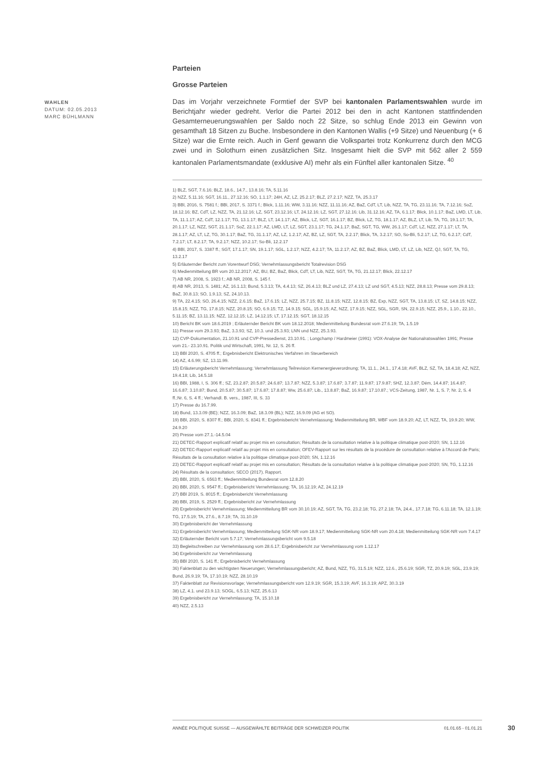WAHLEN
DATUM: 02.05.2013
MARC BÜHLMANN
Parteien
Grosse Parteien
Das im Vorjahr verzeichnete Formtief der SVP bei kantonalen Parlamentswahlen wurde im Berichtjahr wieder gedreht. Verlor die Partei 2012 bei den in acht Kantonen stattfindenden Gesamterneuerungswahlen per Saldo noch 22 Sitze, so schlug Ende 2013 ein Gewinn von gesamthaft 18 Sitzen zu Buche. Insbesondere in den Kantonen Wallis (+9 Sitze) und Neuenburg (+ 6 Sitze) war die Ernte reich. Auch in Genf gewann die Volkspartei trotz Konkurrenz durch den MCG zwei und in Solothurn einen zusätzlichen Sitz. Insgesamt hielt die SVP mit 562 aller 2 559 kantonalen Parlamentsmandate (exklusive AI) mehr als ein Fünftel aller kantonalen Sitze. <sup>40</sup>
1) BLZ, SGT, 7.6.16; BLZ, 18.6., 14.7., 13.8.16; TA, 5.11.16
2) NZZ, 5.11.16; SGT, 16.11., 27.12.16; SO, 1.1.17; 24H, AZ, LZ, 25.2.17; BLZ, 27.2.17; NZZ, TA, 25.3.17
3) BBl, 2016, S. 7581 f.; BBl, 2017, S. 3371 f.; Blick, 1.11.16; WW, 3.11.16; NZZ, 11.11.16; AZ, BaZ, CdT, LT, Lib, NZZ, TA, TG, 23.11.16; TA, 7.12.16; SoZ, 18.12.16; BZ, CdT, LZ, NZZ, TA, 21.12.16; LZ, SGT, 23.12.16; LT, 24.12.16; LZ, SGT, 27.12.16; Lib, 31.12.16; AZ, TA, 6.1.17; Blick, 10.1.17; BaZ, LMD, LT, Lib, TA, 11.1.17; AZ, CdT, 12.1.17; TG, 13.1.17; BLZ, LT, 14.1.17; AZ, Blick, LZ, SGT, 16.1.17; BZ, Blick, LZ, TG, 18.1.17; AZ, BLZ, LT, Lib, TA, TG, 19.1.17; TA, 20.1.17; LZ, NZZ, SGT, 21.1.17; SoZ, 22.1.17; AZ, LMD, LT, LZ, SGT, 23.1.17; TG, 24.1.17; BaZ, SGT, TG, WW, 26.1.17; CdT, LZ, NZZ, 27.1.17; LT, TA, 28.1.17; AZ, LT, LZ, TG, 30.1.17; BaZ, TG, 31.1.17; AZ, LZ, 1.2.17; AZ, BZ, LZ, SGT, TA, 2.2.17; Blick, TA, 3.2.17; SO, So-Bli, 5.2.17; LZ, TG, 6.2.17; CdT, 7.2.17; LT, 8.2.17; TA, 9.2.17; NZZ, 10.2.17; So-Bli, 12.2.17
4) BBl, 2017, S. 3387 ff.; SGT, 17.1.17; SN, 19.1.17; SGL, 1.2.17; NZZ, 4.2.17; TA, 11.2.17; AZ, BZ, BaZ, Blick, LMD, LT, LZ, Lib, NZZ, QJ, SGT, TA, TG, 13.2.17
5) Erläuternder Bericht zum Vorentwurf DSG; Vernehmlassungsbericht Totalrevision DSG
6) Medienmitteilung BR vom 20.12.2017; AZ, BU, BZ, BaZ, Blick, CdT, LT, Lib, NZZ, SGT, TA, TG, 21.12.17; Blick, 22.12.17
7) AB NR, 2008, S. 1923 f.; AB NR, 2008, S. 145 f.
8) AB NR, 2013, S. 1481; AZ, 16.1.13; Bund, 5.3.13; TA, 4.4.13; SZ, 26.4.13; BLZ und LZ, 27.4.13; LZ und SGT, 4.5.13; NZZ, 28.8.13; Presse vom 29.8.13; BaZ, 30.8.13; SO, 1.9.13; SZ, 24.10.13.
9) TA, 22.4.15; SO, 26.4.15; NZZ, 2.6.15; BaZ, 17.6.15; LZ, NZZ, 25.7.15; BZ, 11.8.15; NZZ, 12.8.15; BZ, Exp, NZZ, SGT, TA, 13.8.15; LT, SZ, 14.8.15; NZZ, 15.8.15; NZZ, TG, 17.8.15; NZZ, 20.8.15; SO, 6.9.15; TZ, 14.9.15; SGL, 15.9.15; AZ, NZZ, 17.9.15; NZZ, SGL, SGR, SN, 22.9.15; NZZ, 25.9., 1.10., 22.10., 5.11.15; BZ, 13.11.15; NZZ, 12.12.15; LZ, 14.12.15; LT, 17.12.15; SGT, 18.12.15
10) Bericht BK vom 18.6.2019 ; Erläuternder Bericht BK vom 18.12.2018; Medienmitteilung Bundesrat vom 27.6.19; TA, 1.5.19
11) Presse vom 29.3.93; BaZ, 3.3.93; SZ, 10.3. und 25.3.93; LNN und NZZ, 25.3.93.
12) CVP-Dokumentation, 21.10.91 und CVP-Pressedienst, 23.10.91. ; Longchamp / Hardmeier (1991): VOX-Analyse der Nationalratswahlen 1991; Presse vom 21.- 23.10.91. Politik und Wirtschaft, 1991, Nr. 12, S. 26 ff.
13) BBl 2020, S. 4705 ff.; Ergebnisbericht Elektronisches Verfahren im Steuerbereich
14) AZ, 4.6.99; SZ, 13.11.99.
15) Erläuterungsbericht Vernehmlassung; Vernehmlassung Teilrevision Kernenergieverordnung; TA, 11.1., 24.1., 17.4.18; AVF, BLZ, SZ, TA, 18.4.18; AZ, NZZ, 19.4.18; Lib, 14.5.18
16) BBl, 1988, I, S. 306 ff.; SZ, 23.2.87; 20.5.87; 24.6.87; 13.7.87; NZZ, 5.3.87; 17.6.87; 3.7.87; 11.9.87; 17.9.87; SHZ, 12.3.87; Dém, 14.4.87; 16.4.87; 16.6.87; 3.10.87; Bund, 20.5.87; 30.5.87; 17.6.87; 17.8.87; Ww, 25.6.87; Lib., 13.8.87; BaZ, 16.9.87; 17.10.87.; VCS-Zeitung, 1987, Nr. 1, S. 7; Nr. 2, S. 4 ff.;Nr. 6, S. 4 ff.; Verhandl. B. vers., 1987, III, S. 33
17) Presse du 16.7.99.
18) Bund, 13.3.09 (BE); NZZ, 16.3.09; BaZ, 18.3.09 (BL); NZZ, 16.9.09 (AG et SO).
19) BBl, 2020, S. 8307 ff.; BBl, 2020, S. 8341 ff.; Ergebnisbericht Vernehmlassung; Medienmitteilung BR, WBF vom 18.9.20; AZ, LT, NZZ, TA, 19.9.20; WW, 24.9.20
20) Presse vom 27.1.-14.5.04
21) DETEC-Rapport explicatif relatif au projet mis en consultation; Résultats de la consultation relative à la politique climatique post-2020; SN, 1.12.16
22) DETEC-Rapport explicatif relatif au projet mis en consultation; OFEV-Rapport sur les résultats de la procédure de consultation relative à l'Accord de Paris; Résultats de la consultation relative à la politique climatique post-2020; SN, 1.12.16
23) DETEC-Rapport explicatif relatif au projet mis en consultation; Résultats de la consultation relative à la politique climatique post-2020; SN, TG, 1.12.16
24) Résultats de la consultation; SECO (2017). Rapport.
25) BBl, 2020, S. 6563 ff.; Medienmitteilung Bundesrat vom 12.8.20
26) BBl, 2020, S. 9547 ff.; Ergebnisbericht Vernehmlassung; TA, 16.12.19; AZ, 24.12.19
27) BBl 2019, S. 8015 ff.; Ergebnisbericht Vernehmlassung
28) BBl, 2019, S. 2529 ff.; Ergebnisbericht zur Vernehmlassung
29) Ergebnisbericht Vernehmlassung; Medienmitteilung BR vom 30.10.19; AZ, SGT, TA, TG, 23.2.18; TG, 27.2.18; TA, 24.4., 17.7.18; TG, 6.11.18; TA, 12.1.19; TG, 17.5.19; TA, 27.6., 8.7.19; TA, 31.10.19
30) Ergebnisbericht der Vernehmlassung
31) Ergebnisbericht Vernehmlassung; Medienmitteilung SGK-NR vom 18.9.17; Medienmitteilung SGK-NR vom 20.4.18; Medienmitteilung SGK-NR vom 7.4.17
32) Erläuternder Bericht vom 5.7.17; Vernehmlassungsbericht vom 9.5.18
33) Begleitschreiben zur Vernehmlassung vom 28.6.17; Ergebnisbericht zur Vernehmlassung vom 1.12.17
34) Ergebnisbericht zur Vernehmlassung
35) BBl 2020, S. 141 ff.; Ergebnisbericht Vernehmlassung
36) Faktenblatt zu den wichtigsten Neuerungen; Vernehmlassungsbericht; AZ, Bund, NZZ, TG, 31.5.19; NZZ, 12.6., 25.6.19; SGR, TZ, 20.9.19; SGL, 23.9.19; Bund, 26.9.19; TA, 17.10.19; NZZ, 28.10.19
37) Faktenblatt zur Revisionsvorlage; Vernehmlassungsbericht vom 12.9.19; SGR, 15.3.19; AVF, 16.3.19; APZ, 30.3.19
38) LZ, 4.1. und 23.9.13; SOGL, 6.5.13; NZZ, 25.6.13
39) Ergebnisbericht zur Vernehmlassung; TA, 15.10.18
40) NZZ, 2.5.13
ANNÉE POLITIQUE SUISSE — AUSGEWÄHLTE BEITRÄGE DER SCHWEIZER POLITIK 01.01.65 - 01.01.21
30